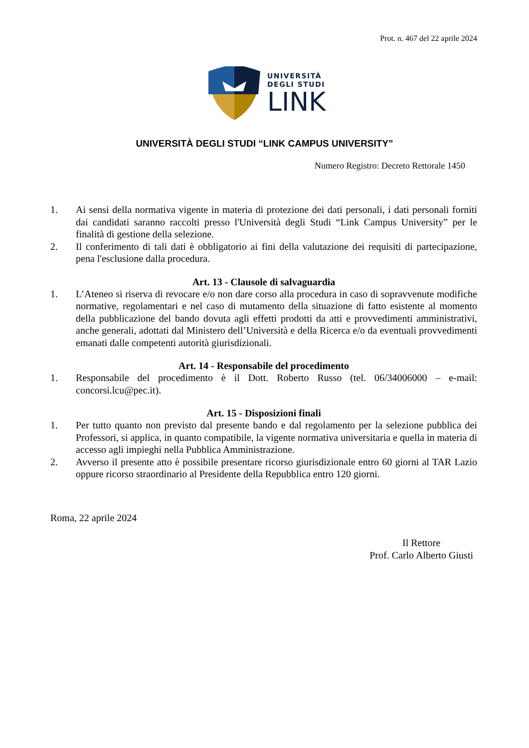Prot. n. 467 del 22 aprile 2024
UNIVERSITÀ
DEGLI STUDI
LINK
UNIVERSITÀ DEGLI STUDI “LINK CAMPUS UNIVERSITY”
Numero Registro: Decreto Rettorale 1450
1. Ai sensi della normativa vigente in materia di protezione dei dati personali, i dati personali forniti dai candidati saranno raccolti presso l'Università degli Studi “Link Campus University” per le finalità di gestione della selezione.
2. Il conferimento di tali dati è obbligatorio ai fini della valutazione dei requisiti di partecipazione, pena l'esclusione dalla procedura.
Art. 13 - Clausole di salvaguardia
1. L’Ateneo si riserva di revocare e/o non dare corso alla procedura in caso di sopravvenute modifiche normative, regolamentari e nel caso di mutamento della situazione di fatto esistente al momento della pubblicazione del bando dovuta agli effetti prodotti da atti e provvedimenti amministrativi, anche generali, adottati dal Ministero dell’Università e della Ricerca e/o da eventuali provvedimenti emanati dalle competenti autorità giurisdizionali.
Art. 14 - Responsabile del procedimento
1. Responsabile del procedimento è il Dott. Roberto Russo (tel. 06/34006000 – e-mail: concorsi.lcu@pec.it).
Art. 15 - Disposizioni finali
1. Per tutto quanto non previsto dal presente bando e dal regolamento per la selezione pubblica dei Professori, si applica, in quanto compatibile, la vigente normativa universitaria e quella in materia di accesso agli impieghi nella Pubblica Amministrazione.
2. Avverso il presente atto è possibile presentare ricorso giurisdizionale entro 60 giorni al TAR Lazio oppure ricorso straordinario al Presidente della Repubblica entro 120 giorni.
Roma, 22 aprile 2024
Il Rettore
Prof. Carlo Alberto Giusti